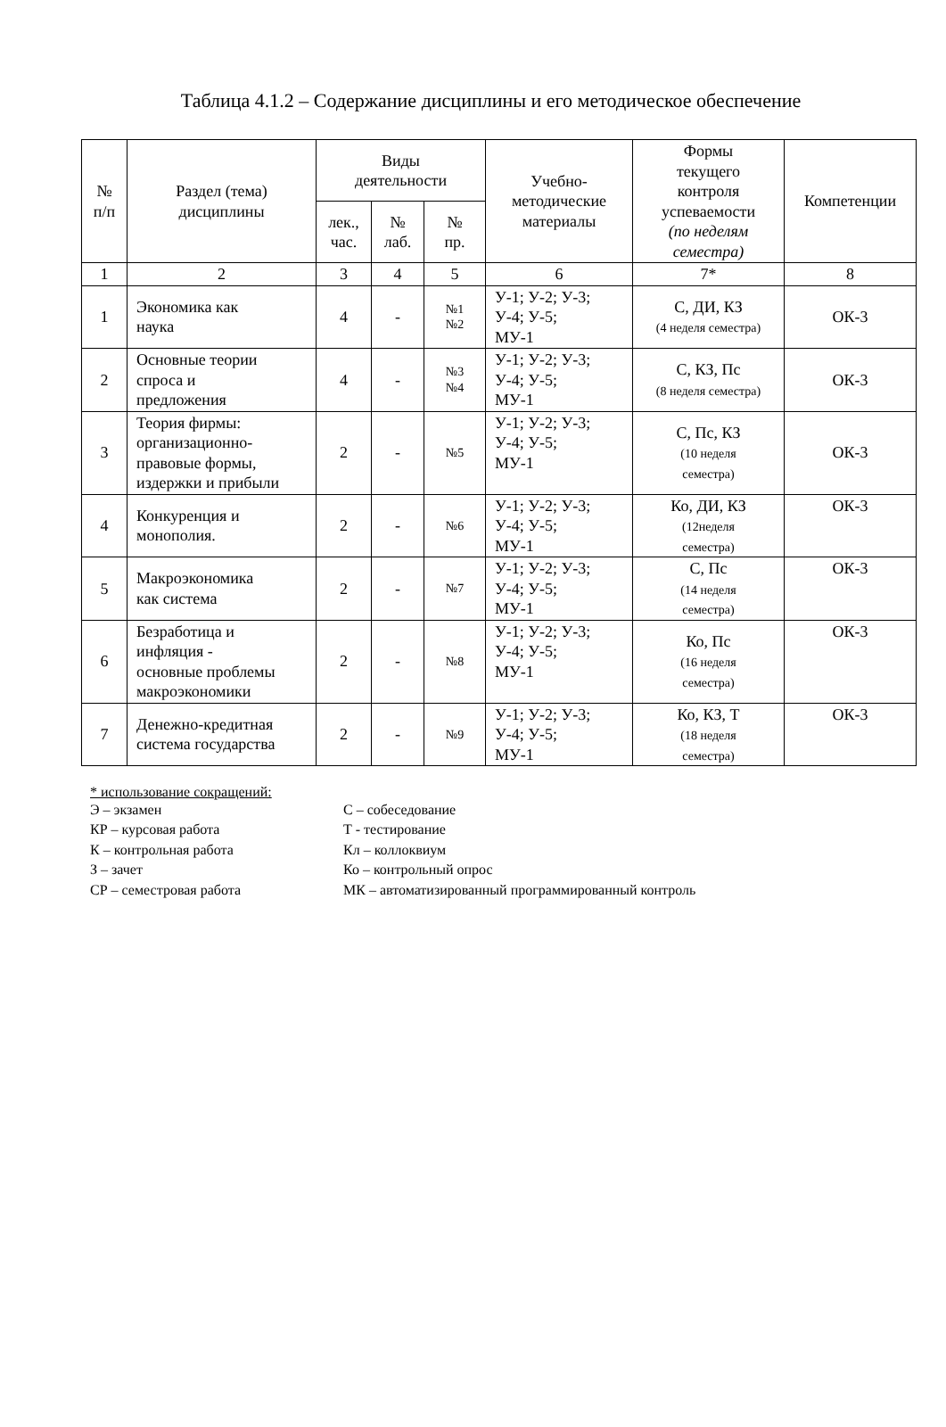Таблица 4.1.2 – Содержание дисциплины и его методическое обеспечение
| № п/п | Раздел (тема) дисциплины | Виды деятельности | | | Учебно- методические материалы | Формы текущего контроля успеваемости (по неделям семестра) | Компетенции |
| --- | --- | --- | --- | --- | --- | --- | --- |
| | | лек., час. | № лаб. | № пр. | | | |
| 1 | 2 | 3 | 4 | 5 | 6 | 7* | 8 |
| 1 | Экономика как наука | 4 | - | №1 №2 | У-1; У-2; У-3; У-4; У-5; МУ-1 | С, ДИ, КЗ (4 неделя семестра) | ОК-3 |
| 2 | Основные теории спроса и предложения | 4 | - | №3 №4 | У-1; У-2; У-3; У-4; У-5; МУ-1 | С, КЗ, Пс (8 неделя семестра) | ОК-3 |
| 3 | Теория фирмы: организационно- правовые формы, издержки и прибыли | 2 | - | №5 | У-1; У-2; У-3; У-4; У-5; МУ-1 | С, Пс, КЗ (10 неделя семестра) | ОК-3 |
| 4 | Конкуренция и монополия. | 2 | - | №6 | У-1; У-2; У-3; У-4; У-5; МУ-1 | Ко, ДИ, КЗ (12неделя семестра) | ОК-3 |
| 5 | Макроэкономика как система | 2 | - | №7 | У-1; У-2; У-3; У-4; У-5; МУ-1 | С, Пс (14 неделя семестра) | ОК-3 |
| 6 | Безработица и инфляция - основные проблемы макроэкономики | 2 | - | №8 | У-1; У-2; У-3; У-4; У-5; МУ-1 | Ко, Пс (16 неделя семестра) | ОК-3 |
| 7 | Денежно-кредитная система государства | 2 | - | №9 | У-1; У-2; У-3; У-4; У-5; МУ-1 | Ко, КЗ, Т (18 неделя семестра) | ОК-3 |
* использование сокращений:
Э – экзамен
КР – курсовая работа
К – контрольная работа
З – зачет
СР – семестровая работа
С – собеседование
Т - тестирование
Кл – коллоквиум
Ко – контрольный опрос
МК – автоматизированный программированный контроль